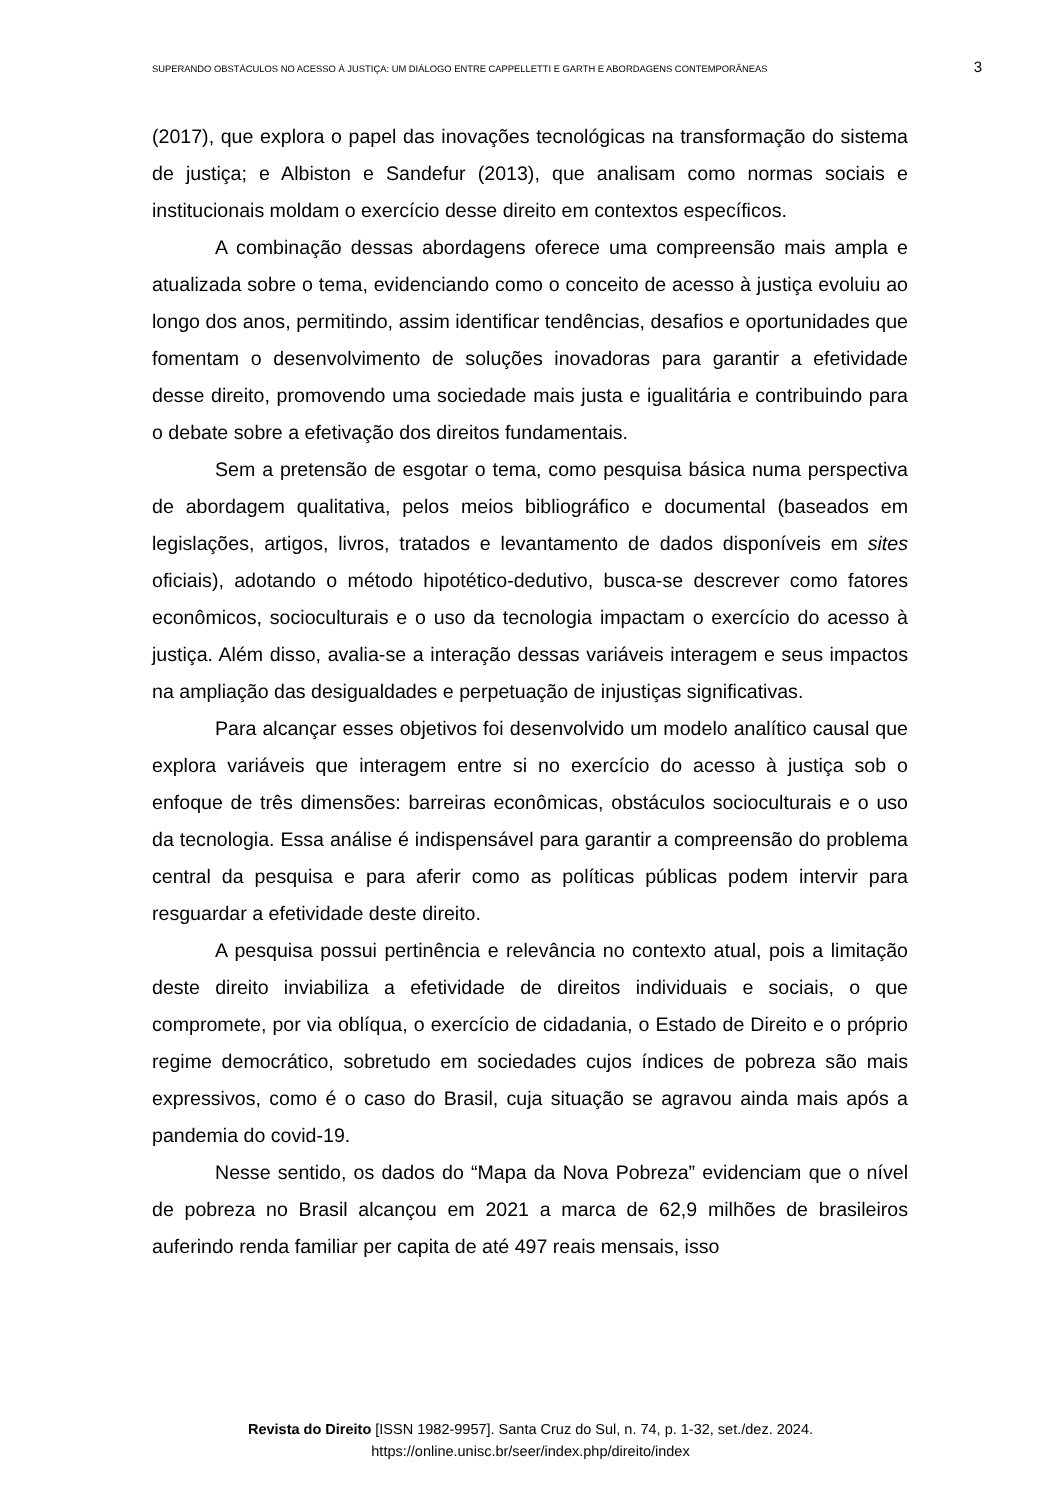SUPERANDO OBSTÁCULOS NO ACESSO À JUSTIÇA: UM DIÁLOGO ENTRE CAPPELLETTI E GARTH E ABORDAGENS CONTEMPORÂNEAS 3
(2017), que explora o papel das inovações tecnológicas na transformação do sistema de justiça; e Albiston e Sandefur (2013), que analisam como normas sociais e institucionais moldam o exercício desse direito em contextos específicos.
A combinação dessas abordagens oferece uma compreensão mais ampla e atualizada sobre o tema, evidenciando como o conceito de acesso à justiça evoluiu ao longo dos anos, permitindo, assim identificar tendências, desafios e oportunidades que fomentam o desenvolvimento de soluções inovadoras para garantir a efetividade desse direito, promovendo uma sociedade mais justa e igualitária e contribuindo para o debate sobre a efetivação dos direitos fundamentais.
Sem a pretensão de esgotar o tema, como pesquisa básica numa perspectiva de abordagem qualitativa, pelos meios bibliográfico e documental (baseados em legislações, artigos, livros, tratados e levantamento de dados disponíveis em sites oficiais), adotando o método hipotético-dedutivo, busca-se descrever como fatores econômicos, socioculturais e o uso da tecnologia impactam o exercício do acesso à justiça. Além disso, avalia-se a interação dessas variáveis interagem e seus impactos na ampliação das desigualdades e perpetuação de injustiças significativas.
Para alcançar esses objetivos foi desenvolvido um modelo analítico causal que explora variáveis que interagem entre si no exercício do acesso à justiça sob o enfoque de três dimensões: barreiras econômicas, obstáculos socioculturais e o uso da tecnologia. Essa análise é indispensável para garantir a compreensão do problema central da pesquisa e para aferir como as políticas públicas podem intervir para resguardar a efetividade deste direito.
A pesquisa possui pertinência e relevância no contexto atual, pois a limitação deste direito inviabiliza a efetividade de direitos individuais e sociais, o que compromete, por via oblíqua, o exercício de cidadania, o Estado de Direito e o próprio regime democrático, sobretudo em sociedades cujos índices de pobreza são mais expressivos, como é o caso do Brasil, cuja situação se agravou ainda mais após a pandemia do covid-19.
Nesse sentido, os dados do “Mapa da Nova Pobreza” evidenciam que o nível de pobreza no Brasil alcançou em 2021 a marca de 62,9 milhões de brasileiros auferindo renda familiar per capita de até 497 reais mensais, isso
Revista do Direito [ISSN 1982-9957]. Santa Cruz do Sul, n. 74, p. 1-32, set./dez. 2024.
https://online.unisc.br/seer/index.php/direito/index